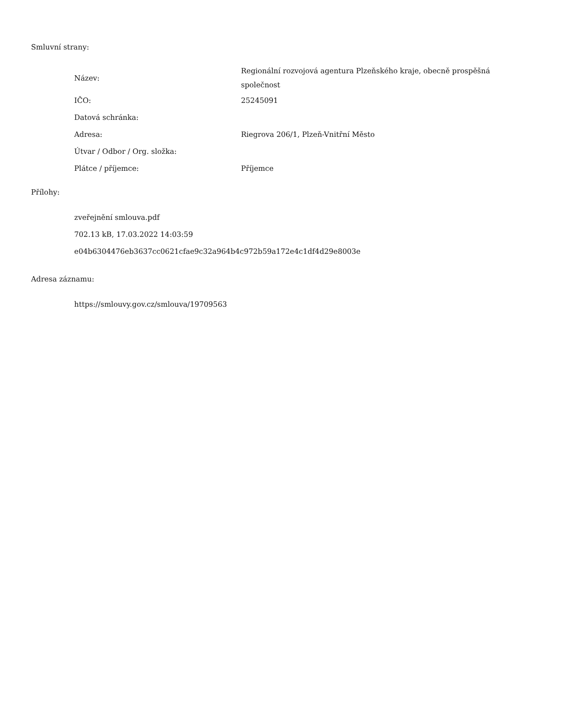Smluvní strany:
| Název: | Regionální rozvojová agentura Plzeňského kraje, obecně prospěšná společnost |
| IČO: | 25245091 |
| Datová schránka: | |
| Adresa: | Riegrova 206/1, Plzeň-Vnitřní Město |
| Útvar / Odbor / Org. složka: | |
| Plátce / příjemce: | Příjemce |
Přílohy:
zveřejnění smlouva.pdf
702.13 kB, 17.03.2022 14:03:59
e04b6304476eb3637cc0621cfae9c32a964b4c972b59a172e4c1df4d29e8003e
Adresa záznamu:
https://smlouvy.gov.cz/smlouva/19709563